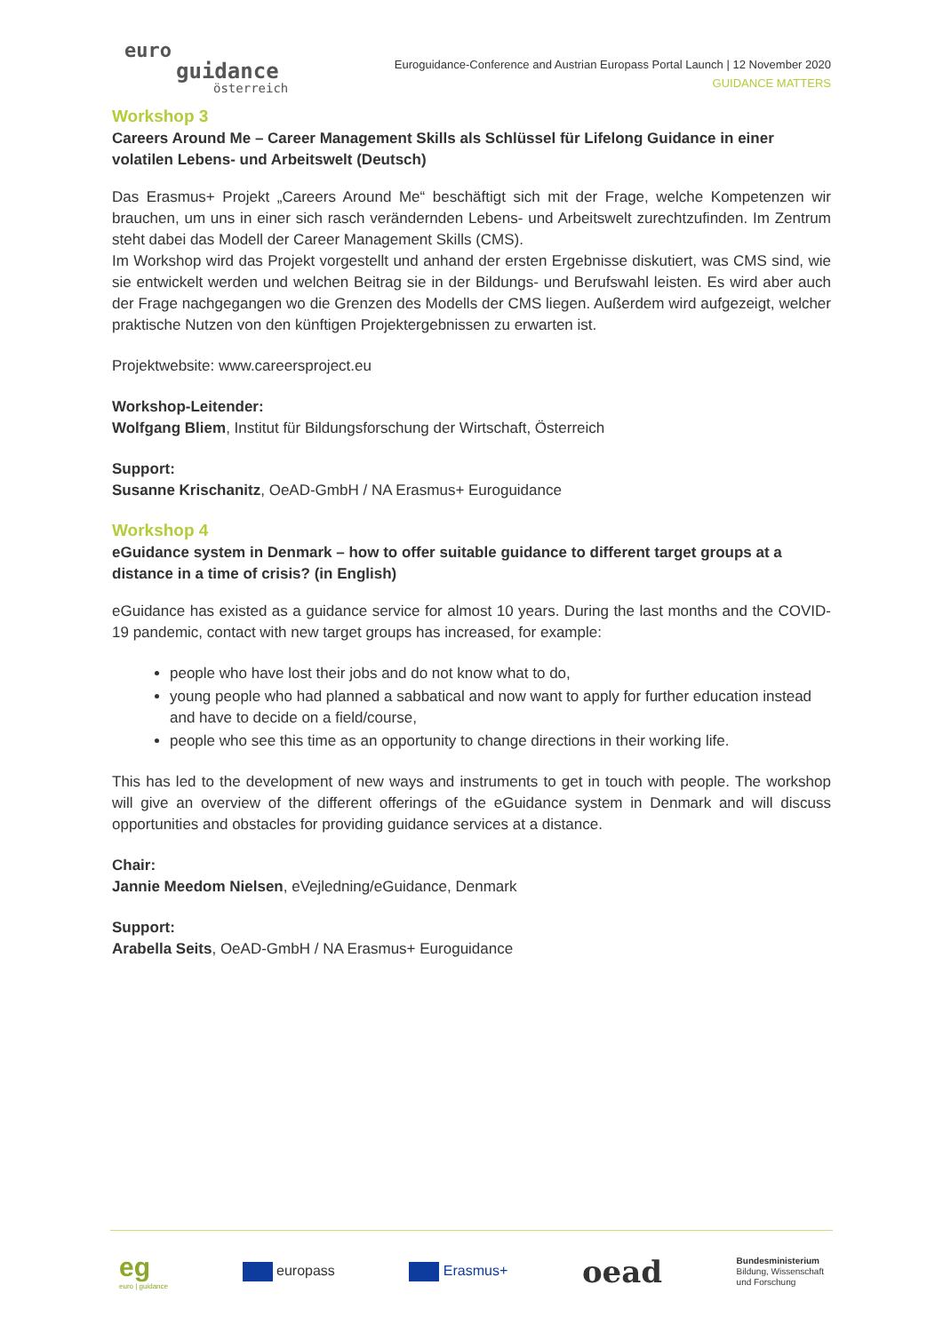euro
guidance
österreich
Euroguidance-Conference and Austrian Europass Portal Launch | 12 November 2020
GUIDANCE MATTERS
Workshop 3
Careers Around Me – Career Management Skills als Schlüssel für Lifelong Guidance in einer volatilen Lebens- und Arbeitswelt (Deutsch)
Das Erasmus+ Projekt „Careers Around Me“ beschäftigt sich mit der Frage, welche Kompetenzen wir brauchen, um uns in einer sich rasch verändernden Lebens- und Arbeitswelt zurechtzufinden. Im Zentrum steht dabei das Modell der Career Management Skills (CMS).
Im Workshop wird das Projekt vorgestellt und anhand der ersten Ergebnisse diskutiert, was CMS sind, wie sie entwickelt werden und welchen Beitrag sie in der Bildungs- und Berufswahl leisten. Es wird aber auch der Frage nachgegangen wo die Grenzen des Modells der CMS liegen. Außerdem wird aufgezeigt, welcher praktische Nutzen von den künftigen Projektergebnissen zu erwarten ist.
Projektwebsite: www.careersproject.eu
Workshop-Leitender:
Wolfgang Bliem, Institut für Bildungsforschung der Wirtschaft, Österreich
Support:
Susanne Krischanitz, OeAD-GmbH / NA Erasmus+ Euroguidance
Workshop 4
eGuidance system in Denmark – how to offer suitable guidance to different target groups at a distance in a time of crisis? (in English)
eGuidance has existed as a guidance service for almost 10 years. During the last months and the COVID-19 pandemic, contact with new target groups has increased, for example:
people who have lost their jobs and do not know what to do,
young people who had planned a sabbatical and now want to apply for further education instead and have to decide on a field/course,
people who see this time as an opportunity to change directions in their working life.
This has led to the development of new ways and instruments to get in touch with people. The workshop will give an overview of the different offerings of the eGuidance system in Denmark and will discuss opportunities and obstacles for providing guidance services at a distance.
Chair:
Jannie Meedom Nielsen, eVejledning/eGuidance, Denmark
Support:
Arabella Seits, OeAD-GmbH / NA Erasmus+ Euroguidance
eg
euro | guidance europass Erasmus+ oead Bundesministerium
Bildung, Wissenschaft
und Forschung